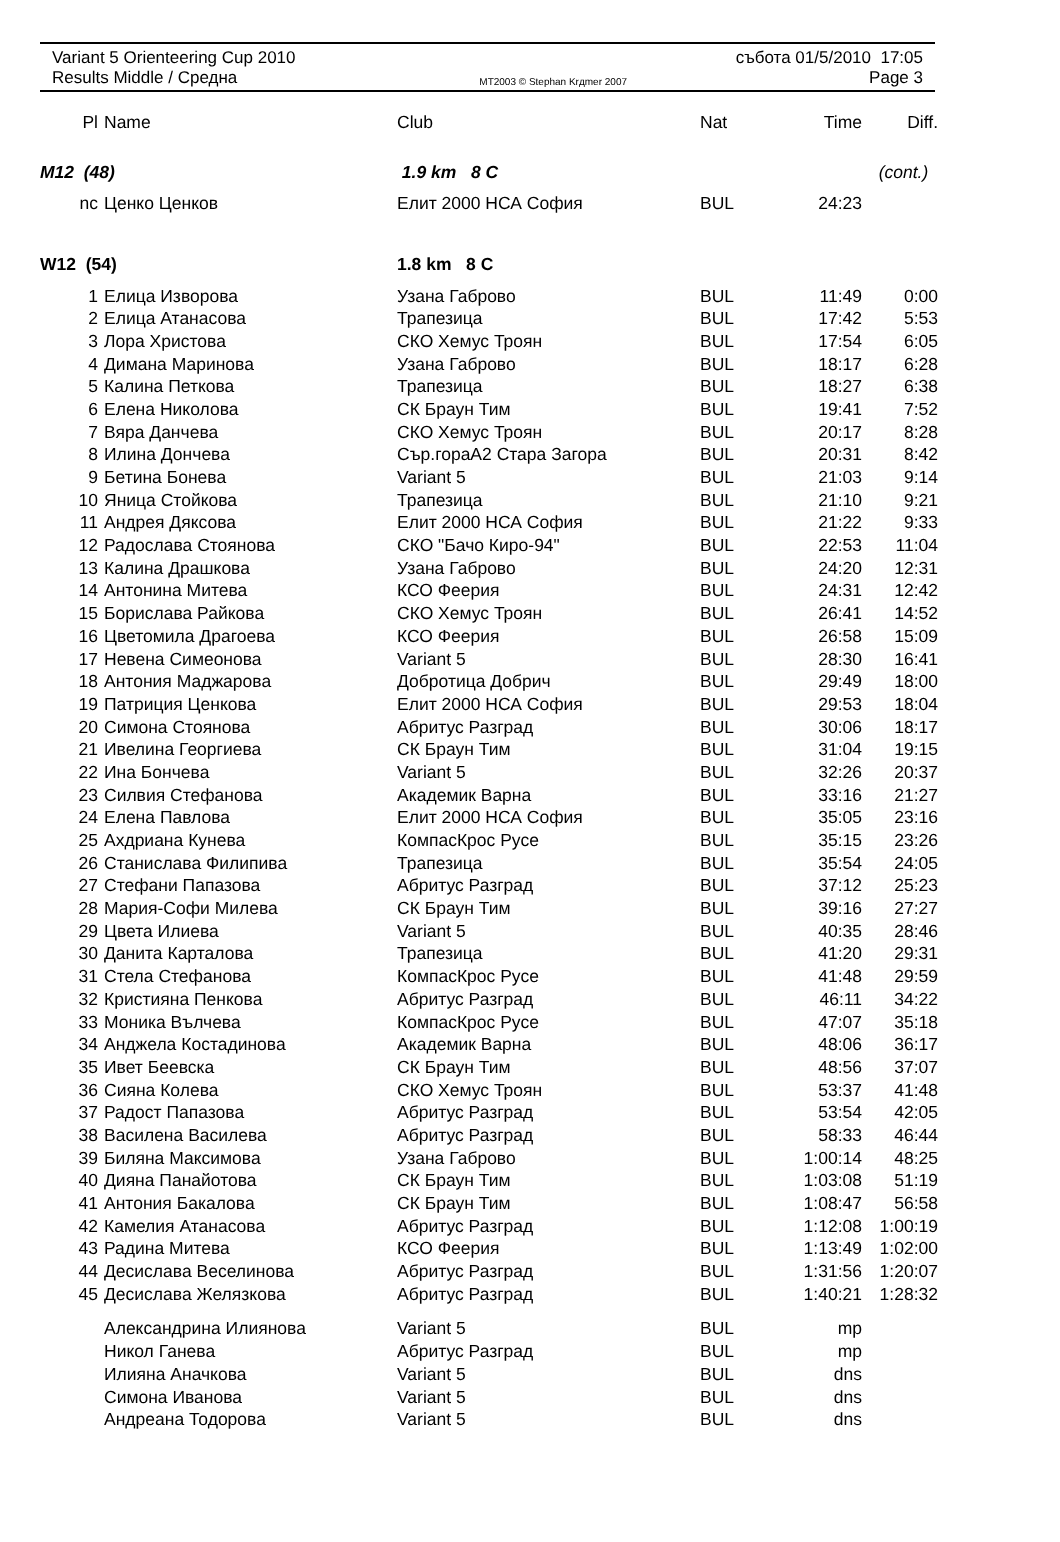Variant 5 Orienteering Cup 2010 събота 01/5/2010 17:05
Results Middle / Средна MT2003 © Stephan Krдmer 2007 Page 3
| Pl | Name | Club | Nat | Time | Diff. |
| --- | --- | --- | --- | --- | --- |
| M12 (48) | | 1.9 km 8 C | | (cont.) | |
| nc | Ценко Ценков | Елит 2000 НСА София | BUL | 24:23 | |
| W12 (54) | | 1.8 km 8 C | | | |
| 1 | Елица Изворова | Узана Габрово | BUL | 11:49 | 0:00 |
| 2 | Елица Атанасова | Трапезица | BUL | 17:42 | 5:53 |
| 3 | Лора Христова | СКО Хемус Троян | BUL | 17:54 | 6:05 |
| 4 | Димана Маринова | Узана Габрово | BUL | 18:17 | 6:28 |
| 5 | Калина Петкова | Трапезица | BUL | 18:27 | 6:38 |
| 6 | Елена Николова | СК Браун Тим | BUL | 19:41 | 7:52 |
| 7 | Вяра Данчева | СКО Хемус Троян | BUL | 20:17 | 8:28 |
| 8 | Илина Дончева | Сър.гораА2 Стара Загора | BUL | 20:31 | 8:42 |
| 9 | Бетина Бонева | Variant 5 | BUL | 21:03 | 9:14 |
| 10 | Яница Стойкова | Трапезица | BUL | 21:10 | 9:21 |
| 11 | Андрея Дяксова | Елит 2000 НСА София | BUL | 21:22 | 9:33 |
| 12 | Радослава Стоянова | СКО "Бачо Киро-94" | BUL | 22:53 | 11:04 |
| 13 | Калина Драшкова | Узана Габрово | BUL | 24:20 | 12:31 |
| 14 | Антонина Митева | КСО Феерия | BUL | 24:31 | 12:42 |
| 15 | Борислава Райкова | СКО Хемус Троян | BUL | 26:41 | 14:52 |
| 16 | Цветомила Драгоева | КСО Феерия | BUL | 26:58 | 15:09 |
| 17 | Невена Симеонова | Variant 5 | BUL | 28:30 | 16:41 |
| 18 | Антония Маджарова | Добротица Добрич | BUL | 29:49 | 18:00 |
| 19 | Патриция Ценкова | Елит 2000 НСА София | BUL | 29:53 | 18:04 |
| 20 | Симона Стоянова | Абритус Разград | BUL | 30:06 | 18:17 |
| 21 | Ивелина Георгиева | СК Браун Тим | BUL | 31:04 | 19:15 |
| 22 | Ина Бончева | Variant 5 | BUL | 32:26 | 20:37 |
| 23 | Силвия Стефанова | Академик Варна | BUL | 33:16 | 21:27 |
| 24 | Елена Павлова | Елит 2000 НСА София | BUL | 35:05 | 23:16 |
| 25 | Ахдриана Кунева | КомпасКрос Русе | BUL | 35:15 | 23:26 |
| 26 | Станислава Филипива | Трапезица | BUL | 35:54 | 24:05 |
| 27 | Стефани Папазова | Абритус Разград | BUL | 37:12 | 25:23 |
| 28 | Мария-Софи Милева | СК Браун Тим | BUL | 39:16 | 27:27 |
| 29 | Цвета Илиева | Variant 5 | BUL | 40:35 | 28:46 |
| 30 | Данита Карталова | Трапезица | BUL | 41:20 | 29:31 |
| 31 | Стела Стефанова | КомпасКрос Русе | BUL | 41:48 | 29:59 |
| 32 | Кристияна Пенкова | Абритус Разград | BUL | 46:11 | 34:22 |
| 33 | Моника Вълчева | КомпасКрос Русе | BUL | 47:07 | 35:18 |
| 34 | Анджела Костадинова | Академик Варна | BUL | 48:06 | 36:17 |
| 35 | Ивет Беевска | СК Браун Тим | BUL | 48:56 | 37:07 |
| 36 | Сияна Колева | СКО Хемус Троян | BUL | 53:37 | 41:48 |
| 37 | Радост Папазова | Абритус Разград | BUL | 53:54 | 42:05 |
| 38 | Василена Василева | Абритус Разград | BUL | 58:33 | 46:44 |
| 39 | Биляна Максимова | Узана Габрово | BUL | 1:00:14 | 48:25 |
| 40 | Дияна Панайотова | СК Браун Тим | BUL | 1:03:08 | 51:19 |
| 41 | Антония Бакалова | СК Браун Тим | BUL | 1:08:47 | 56:58 |
| 42 | Камелия Атанасова | Абритус Разград | BUL | 1:12:08 | 1:00:19 |
| 43 | Радина Митева | КСО Феерия | BUL | 1:13:49 | 1:02:00 |
| 44 | Десислава Веселинова | Абритус Разград | BUL | 1:31:56 | 1:20:07 |
| 45 | Десислава Желязкова | Абритус Разград | BUL | 1:40:21 | 1:28:32 |
| | Александрина Илиянова | Variant 5 | BUL | mp | |
| | Никол Ганева | Абритус Разград | BUL | mp | |
| | Илияна Аначкова | Variant 5 | BUL | dns | |
| | Симона Иванова | Variant 5 | BUL | dns | |
| | Андреана Тодорова | Variant 5 | BUL | dns | |